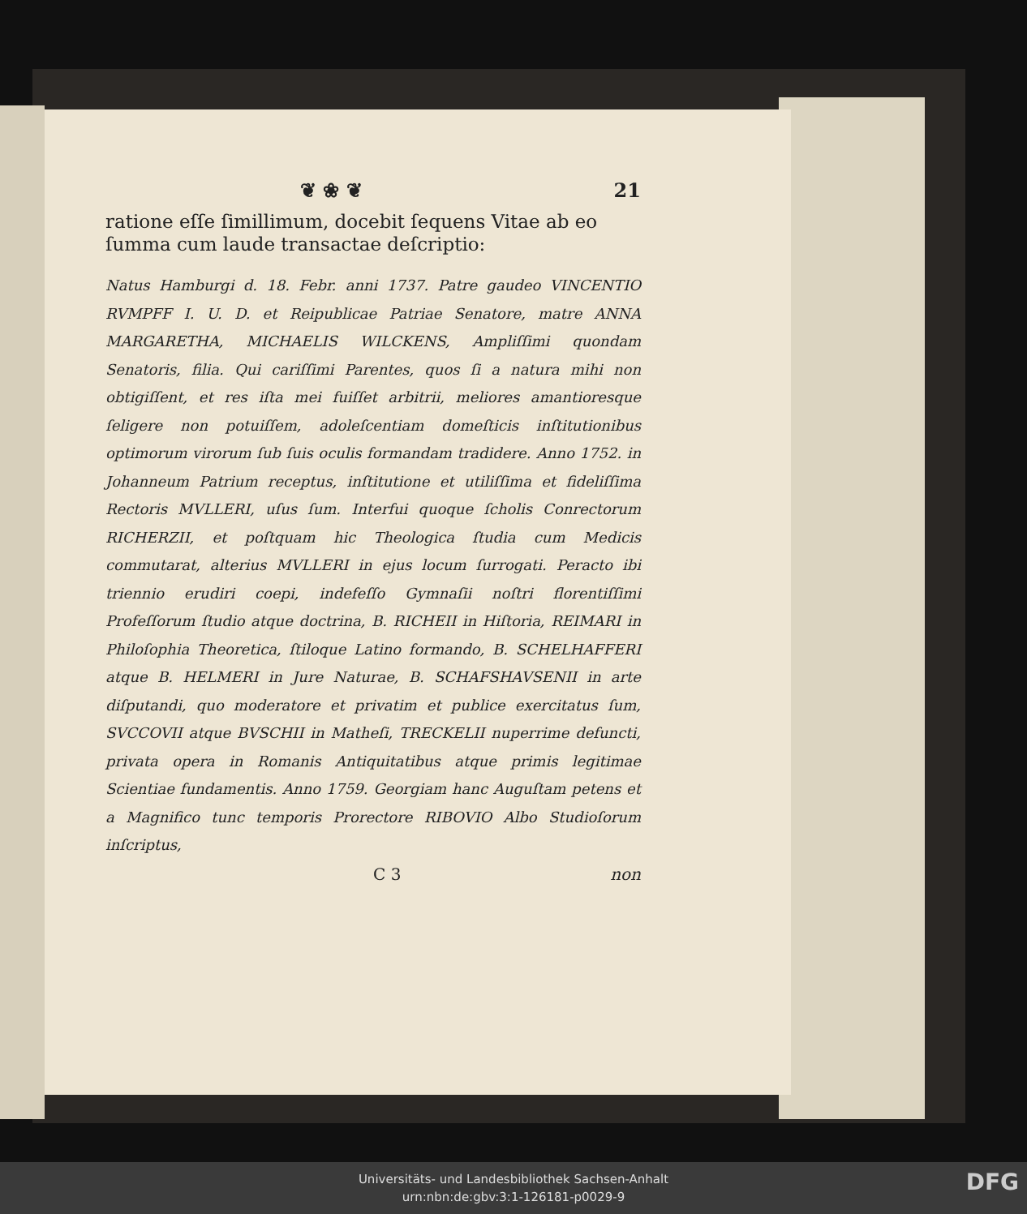❦ ❀ ❦ 21
ratione eſſe ſimillimum, docebit ſequens Vitae ab eo ſumma cum laude transactae deſcriptio:
Natus Hamburgi d. 18. Febr. anni 1737. Patre gaudeo VINCENTIO RVMPFF I. U. D. et Reipublicae Patriae Senatore, matre ANNA MARGARETHA, MICHAELIS WILCKENS, Ampliſſimi quondam Senatoris, filia. Qui cariſſimi Parentes, quos ſi a natura mihi non obtigiſſent, et res iſta mei fuiſſet arbitrii, meliores amantioresque ſeligere non potuiſſem, adoleſcentiam domeſticis inſtitutionibus optimorum virorum ſub ſuis oculis formandam tradidere. Anno 1752. in Johanneum Patrium receptus, inſtitutione et utiliſſima et fideliſſima Rectoris MVLLERI, uſus ſum. Interfui quoque ſcholis Conrectorum RICHERZII, et poſtquam hic Theologica ſtudia cum Medicis commutarat, alterius MVLLERI in ejus locum ſurrogati. Peracto ibi triennio erudiri coepi, indefeſſo Gymnaſii noſtri florentiſſimi Profeſſorum ſtudio atque doctrina, B. RICHEII in Hiſtoria, REIMARI in Philoſophia Theoretica, ſtiloque Latino formando, B. SCHELHAFFERI atque B. HELMERI in Jure Naturae, B. SCHAFSHAVSENII in arte diſputandi, quo moderatore et privatim et publice exercitatus ſum, SVCCOVII atque BVSCHII in Matheſi, TRECKELII nuperrime defuncti, privata opera in Romanis Antiquitatibus atque primis legitimae Scientiae fundamentis. Anno 1759. Georgiam hanc Auguſtam petens et a Magnifico tunc temporis Prorectore RIBOVIO Albo Studioſorum inſcriptus,
C 3 non
Universitäts- und Landesbibliothek Sachsen-Anhalt
urn:nbn:de:gbv:3:1-126181-p0029-9
DFG